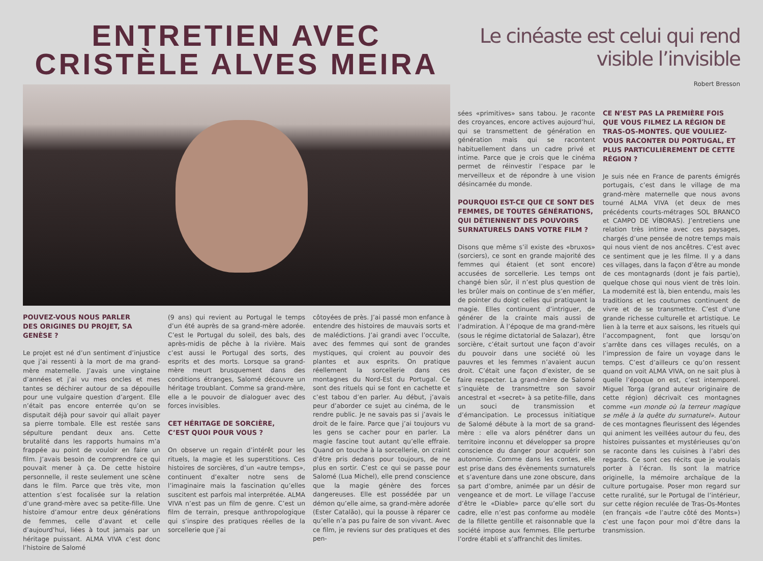ENTRETIEN AVEC
CRISTÈLE ALVES MEIRA
POUVEZ-VOUS NOUS PARLER
DES ORIGINES DU PROJET, SA GENÈSE ?
Le projet est né d’un sentiment d’injustice que j’ai ressenti à la mort de ma grand-mère maternelle. J’avais une vingtaine d’années et j’ai vu mes oncles et mes tantes se déchirer autour de sa dépouille pour une vulgaire question d’argent. Elle n’était pas encore enterrée qu’on se disputait déjà pour savoir qui allait payer sa pierre tombale. Elle est restée sans sépulture pendant deux ans. Cette brutalité dans les rapports humains m’a frappée au point de vouloir en faire un film. J’avais besoin de comprendre ce qui pouvait mener à ça. De cette histoire personnelle, il reste seulement une scène dans le film. Parce que très vite, mon attention s’est focalisée sur la relation d’une grand-mère avec sa petite-fille. Une histoire d’amour entre deux générations de femmes, celle d’avant et celle d’aujourd’hui, liées à tout jamais par un héritage puissant. ALMA VIVA c’est donc l’histoire de Salomé
(9 ans) qui revient au Portugal le temps d’un été auprès de sa grand-mère adorée. C’est le Portugal du soleil, des bals, des après-midis de pêche à la rivière. Mais c’est aussi le Portugal des sorts, des esprits et des morts. Lorsque sa grand-mère meurt brusquement dans des conditions étranges, Salomé découvre un héritage troublant. Comme sa grand-mère, elle a le pouvoir de dialoguer avec des forces invisibles.
CET HÉRITAGE DE SORCIÈRE,
C’EST QUOI POUR VOUS ?
On observe un regain d’intérêt pour les rituels, la magie et les superstitions. Ces histoires de sorcières, d’un «autre temps», continuent d’exalter notre sens de l’imaginaire mais la fascination qu’elles suscitent est parfois mal interprétée. ALMA VIVA n’est pas un film de genre. C’est un film de terrain, presque anthropologique qui s’inspire des pratiques réelles de la sorcellerie que j’ai
côtoyées de près. J’ai passé mon enfance à entendre des histoires de mauvais sorts et de malédictions. J’ai grandi avec l’occulte, avec des femmes qui sont de grandes mystiques, qui croient au pouvoir des plantes et aux esprits. On pratique réellement la sorcellerie dans ces montagnes du Nord-Est du Portugal. Ce sont des rituels qui se font en cachette et c’est tabou d’en parler. Au début, j’avais peur d’aborder ce sujet au cinéma, de le rendre public. Je ne savais pas si j’avais le droit de le faire. Parce que j’ai toujours vu les gens se cacher pour en parler. La magie fascine tout autant qu’elle effraie. Quand on touche à la sorcellerie, on craint d’être pris dedans pour toujours, de ne plus en sortir. C’est ce qui se passe pour Salomé (Lua Michel), elle prend conscience que la magie génère des forces dangereuses. Elle est possédée par un démon qu’elle aime, sa grand-mère adorée (Ester Catalão), qui la pousse à réparer ce qu’elle n’a pas pu faire de son vivant. Avec ce film, je reviens sur des pratiques et des pen-
Le cinéaste est celui qui rend visible l’invisible
Robert Bresson
sées «primitives» sans tabou. Je raconte des croyances, encore actives aujourd’hui, qui se transmettent de génération en génération mais qui se racontent habituellement dans un cadre privé et intime. Parce que je crois que le cinéma permet de réinvestir l’espace par le merveilleux et de répondre à une vision désincarnée du monde.
POURQUOI EST-CE QUE CE SONT DES FEMMES, DE TOUTES GÉNÉRATIONS, QUI DÉTIENNENT DES POUVOIRS SURNATURELS DANS VOTRE FILM ?
Disons que même s’il existe des «bruxos» (sorciers), ce sont en grande majorité des femmes qui étaient (et sont encore) accusées de sorcellerie. Les temps ont changé bien sûr, il n’est plus question de les brûler mais on continue de s’en méfier, de pointer du doigt celles qui pratiquent la magie. Elles continuent d’intriguer, de générer de la crainte mais aussi de l’admiration. À l’époque de ma grand-mère (sous le régime dictatorial de Salazar), être sorcière, c’était surtout une façon d’avoir du pouvoir dans une société où les pauvres et les femmes n’avaient aucun droit. C’était une façon d’exister, de se faire respecter. La grand-mère de Salomé s’inquiète de transmettre son savoir ancestral et «secret» à sa petite-fille, dans un souci de transmission et d’émancipation. Le processus initiatique de Salomé débute à la mort de sa grand-mère : elle va alors pénétrer dans un territoire inconnu et développer sa propre conscience du danger pour acquérir son autonomie. Comme dans les contes, elle est prise dans des évènements surnaturels et s’aventure dans une zone obscure, dans sa part d’ombre, animée par un désir de vengeance et de mort. Le village l’accuse d’être le «Diable» parce qu’elle sort du cadre, elle n’est pas conforme au modèle de la fillette gentille et raisonnable que la société impose aux femmes. Elle perturbe l’ordre établi et s’affranchit des limites.
CE N’EST PAS LA PREMIÈRE FOIS QUE VOUS FILMEZ LA RÉGION DE TRAS-OS-MONTES. QUE VOULIEZ-VOUS RACONTER DU PORTUGAL, ET PLUS PARTICULIÈREMENT DE CETTE RÉGION ?
Je suis née en France de parents émigrés portugais, c’est dans le village de ma grand-mère maternelle que nous avons tourné ALMA VIVA (et deux de mes précédents courts-métrages SOL BRANCO et CAMPO DE VÍBORAS). J’entretiens une relation très intime avec ces paysages, chargés d’une pensée de notre temps mais qui nous vient de nos ancêtres. C’est avec ce sentiment que je les filme. Il y a dans ces villages, dans la façon d’être au monde de ces montagnards (dont je fais partie), quelque chose qui nous vient de très loin. La modernité est là, bien entendu, mais les traditions et les coutumes continuent de vivre et de se transmettre. C’est d’une grande richesse culturelle et artistique. Le lien à la terre et aux saisons, les rituels qui l’accompagnent, font que lorsqu’on s’arrête dans ces villages reculés, on a l’impression de faire un voyage dans le temps. C’est d’ailleurs ce qu’on ressent quand on voit ALMA VIVA, on ne sait plus à quelle l’époque on est, c’est intemporel. Miguel Torga (grand auteur originaire de cette région) décrivait ces montagnes comme «un monde où la terreur magique se mêle à la quête du surnaturel». Autour de ces montagnes fleurissent des légendes qui animent les veillées autour du feu, des histoires puissantes et mystérieuses qu’on se raconte dans les cuisines à l’abri des regards. Ce sont ces récits que je voulais porter à l’écran. Ils sont la matrice originelle, la mémoire archaïque de la culture portugaise. Poser mon regard sur cette ruralité, sur le Portugal de l’intérieur, sur cette région reculée de Tras-Os-Montes (en français «de l’autre côté des Monts») c’est une façon pour moi d’être dans la transmission.